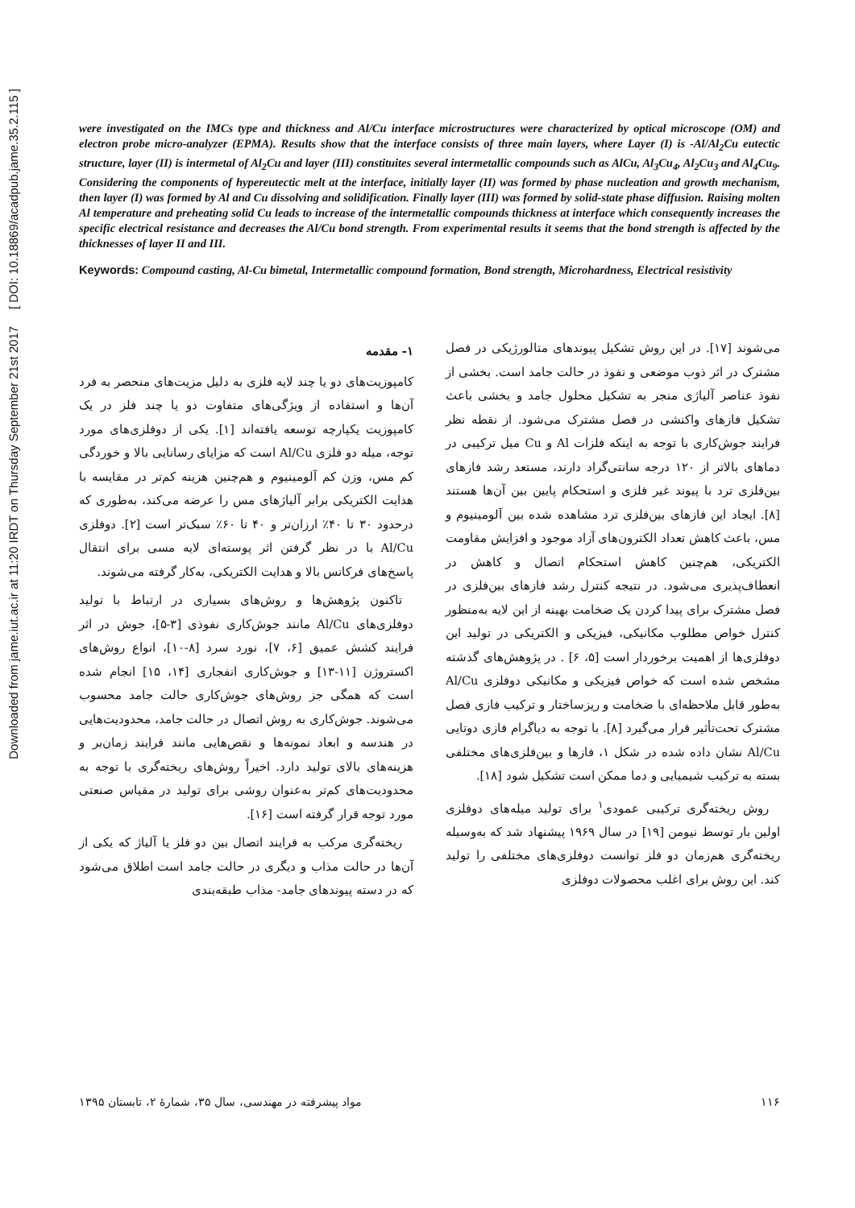Downloaded from jame.iut.ac.ir at 11:20 IRDT on Thursday September 21st 2017 [ DOI: 10.18869/acadpub.jame.35.2.115 ]
were investigated on the IMCs type and thickness and Al/Cu interface microstructures were characterized by optical microscope (OM) and electron probe micro-analyzer (EPMA). Results show that the interface consists of three main layers, where Layer (I) is -Al/Al<sub>2</sub>Cu eutectic structure, layer (II) is intermetal of Al<sub>2</sub>Cu and layer (III) constituites several intermetallic compounds such as AlCu, Al<sub>3</sub>Cu<sub>4</sub>, Al<sub>2</sub>Cu<sub>3</sub> and Al<sub>4</sub>Cu<sub>9</sub>. Considering the components of hypereutectic melt at the interface, initially layer (II) was formed by phase nucleation and growth mechanism, then layer (I) was formed by Al and Cu dissolving and solidification. Finally layer (III) was formed by solid-state phase diffusion. Raising molten Al temperature and preheating solid Cu leads to increase of the intermetallic compounds thickness at interface which consequently increases the specific electrical resistance and decreases the Al/Cu bond strength. From experimental results it seems that the bond strength is affected by the thicknesses of layer II and III.
Keywords: Compound casting, Al-Cu bimetal, Intermetallic compound formation, Bond strength, Microhardness, Electrical resistivity
۱- مقدمه
کامپوزیت‌های دو یا چند لایه فلزی به دلیل مزیت‌های منحصر به فرد آن‌ها و استفاده از ویژگی‌های متفاوت دو یا چند فلز در یک کامپوزیت یکپارچه توسعه یافته‌اند [۱]. یکی از دوفلزی‌های مورد توجه، میله دو فلزی Al/Cu است که مزایای رسانایی بالا و خوردگی کم مس، وزن کم آلومینیوم و هم‌چنین هزینه کم‌تر در مقایسه با هدایت الکتریکی برابر آلیاژهای مس را عرضه می‌کند، به‌طوری که درحدود ۳۰ تا ۴۰٪ ارزان‌تر و ۴۰ تا ۶۰٪ سبک‌تر است [۲]. دوفلزی Al/Cu با در نظر گرفتن اثر پوسته‌ای لایه مسی برای انتقال پاسخ‌های فرکانس بالا و هدایت الکتریکی، به‌کار گرفته می‌شوند.
تاکنون پژوهش‌ها و روش‌های بسیاری در ارتباط با تولید دوفلزی‌های Al/Cu مانند جوش‌کاری نفوذی [۳-۵]، جوش در اثر فرایند کشش عمیق [۶، ۷]، نورد سرد [۸-۱۰]، انواع روش‌های اکستروژن [۱۱-۱۳] و جوش‌کاری انفجاری [۱۴، ۱۵] انجام شده است که همگی جز روش‌های جوش‌کاری حالت جامد محسوب می‌شوند. جوش‌کاری به روش اتصال در حالت جامد، محدودیت‌هایی در هندسه و ابعاد نمونه‌ها و نقص‌هایی مانند فرایند زمان‌بر و هزینه‌های بالای تولید دارد. اخیراً روش‌های ریخته‌گری با توجه به محدودیت‌های کم‌تر به‌عنوان روشی برای تولید در مقیاس صنعتی مورد توجه قرار گرفته است [۱۶].
ریخته‌گری مرکب به فرایند اتصال بین دو فلز یا آلیاژ که یکی از آن‌ها در حالت مذاب و دیگری در حالت جامد است اطلاق می‌شود که در دسته پیوندهای جامد- مذاب طبقه‌بندی
می‌شوند [۱۷]. در این روش تشکیل پیوندهای متالورژیکی در فصل مشترک در اثر ذوب موضعی و نفوذ در حالت جامد است. بخشی از نفوذ عناصر آلیاژی منجر به تشکیل محلول جامد و بخشی باعث تشکیل فازهای واکنشی در فصل مشترک می‌شود. از نقطه نظر فرایند جوش‌کاری با توجه به اینکه فلزات Al و Cu میل ترکیبی در دماهای بالاتر از ۱۲۰ درجه سانتی‌گراد دارند، مستعد رشد فازهای بین‌فلزی ترد با پیوند غیر فلزی و استحکام پایین بین آن‌ها هستند [۸]. ایجاد این فازهای بین‌فلزی ترد مشاهده شده بین آلومینیوم و مس، باعث کاهش تعداد الکترون‌های آزاد موجود و افزایش مقاومت الکتریکی، هم‌چنین کاهش استحکام اتصال و کاهش در انعطاف‌پذیری می‌شود. در نتیجه کنترل رشد فازهای بین‌فلزی در فصل مشترک برای پیدا کردن یک ضخامت بهینه از این لایه به‌منظور کنترل خواص مطلوب مکانیکی، فیزیکی و الکتریکی در تولید این دوفلزی‌ها از اهمیت برخوردار است [۵، ۶] . در پژوهش‌های گذشته مشخص شده است که خواص فیزیکی و مکانیکی دوفلزی Al/Cu به‌طور قابل ملاحظه‌ای با ضخامت و ریزساختار و ترکیب فازی فصل مشترک تحت‌تأثیر قرار می‌گیرد [۸]. با توجه به دیاگرام فازی دوتایی Al/Cu نشان داده شده در شکل ۱، فازها و بین‌فلزی‌های مختلفی بسته به ترکیب شیمیایی و دما ممکن است تشکیل شود [۱۸].
روش ریخته‌گری ترکیبی عمودی<sup>۱</sup> برای تولید میله‌های دوفلزی اولین بار توسط نیومن [۱۹] در سال ۱۹۶۹ پیشنهاد شد که به‌وسیله ریخته‌گری هم‌زمان دو فلز توانست دوفلزی‌های مختلفی را تولید کند. این روش برای اغلب محصولات دوفلزی
۱۱۶ مواد پیشرفته در مهندسی، سال ۳۵، شمارهٔ ۲، تابستان ۱۳۹۵